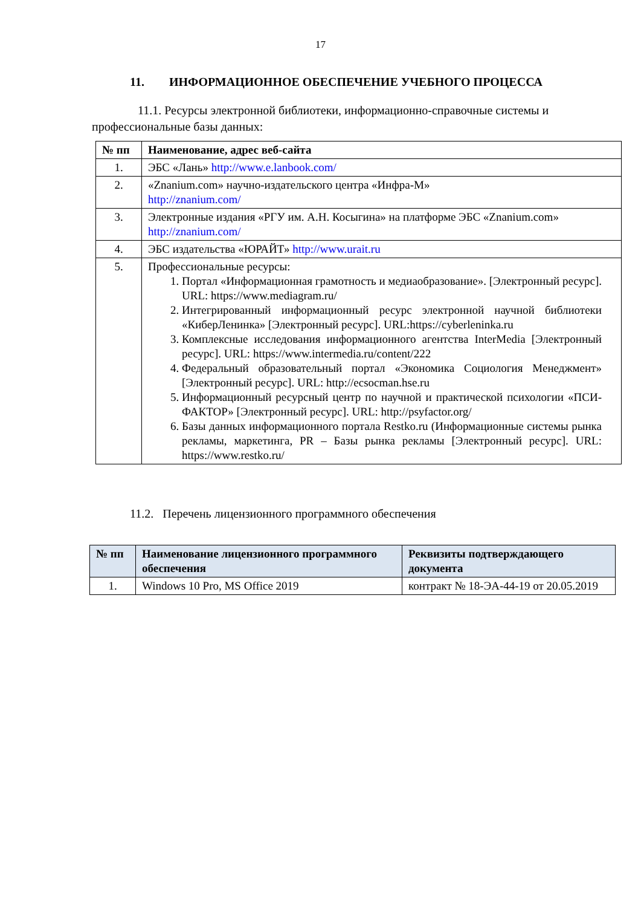17
11. ИНФОРМАЦИОННОЕ ОБЕСПЕЧЕНИЕ УЧЕБНОГО ПРОЦЕССА
11.1. Ресурсы электронной библиотеки, информационно-справочные системы и профессиональные базы данных:
| № пп | Наименование, адрес веб-сайта |
| --- | --- |
| 1. | ЭБС «Лань» http://www.e.lanbook.com/ |
| 2. | «Znanium.com» научно-издательского центра «Инфра-М» http://znanium.com/ |
| 3. | Электронные издания «РГУ им. А.Н. Косыгина» на платформе ЭБС «Znanium.com» http://znanium.com/ |
| 4. | ЭБС издательства «ЮРАЙТ» http://www.urait.ru |
| 5. | Профессиональные ресурсы: 1. Портал «Информационная грамотность и медиаобразование». [Электронный ресурс]. URL: https://www.mediagram.ru/ 2. Интегрированный информационный ресурс электронной научной библиотеки «КиберЛенинка» [Электронный ресурс]. URL:https://cyberleninka.ru 3. Комплексные исследования информационного агентства InterMedia [Электронный ресурс]. URL: https://www.intermedia.ru/content/222 4. Федеральный образовательный портал «Экономика Социология Менеджмент» [Электронный ресурс]. URL: http://ecsocman.hse.ru 5. Информационный ресурсный центр по научной и практической психологии «ПСИ-ФАКТОР» [Электронный ресурс]. URL: http://psyfactor.org/ 6. Базы данных информационного портала Restko.ru (Информационные системы рынка рекламы, маркетинга, PR – Базы рынка рекламы [Электронный ресурс]. URL: https://www.restko.ru/ |
11.2. Перечень лицензионного программного обеспечения
| № пп | Наименование лицензионного программного обеспечения | Реквизиты подтверждающего документа |
| --- | --- | --- |
| 1. | Windows 10 Pro, MS Office 2019 | контракт № 18-ЭА-44-19 от 20.05.2019 |